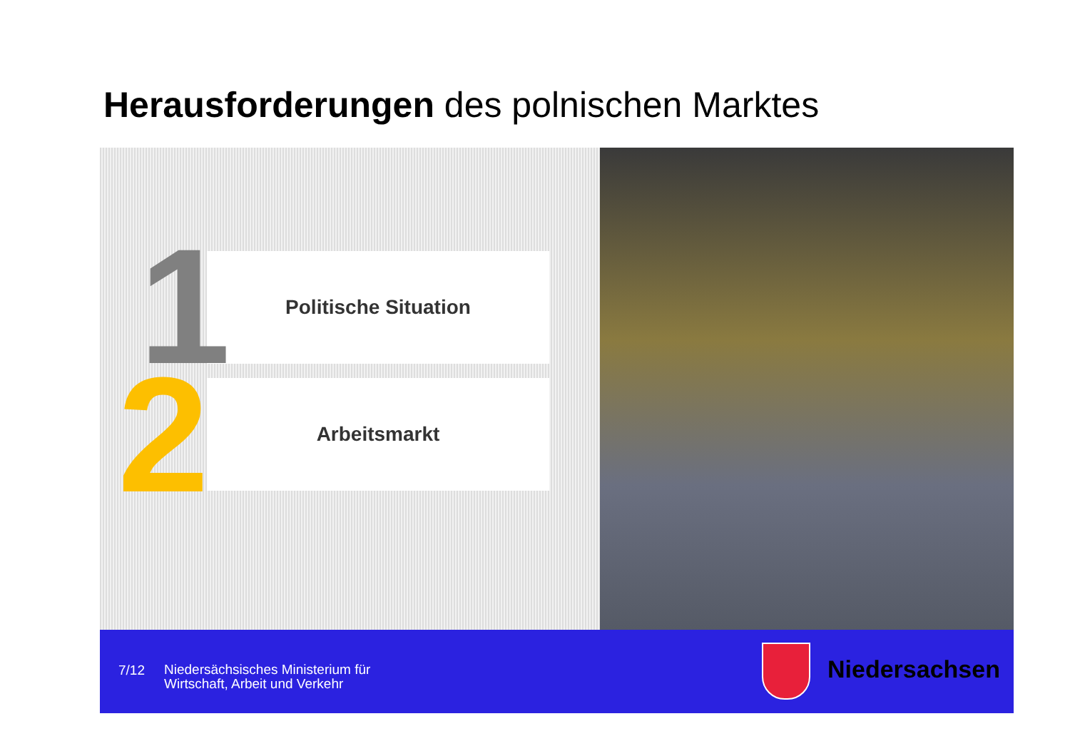Herausforderungen des polnischen Marktes
Politische Situation
Arbeitsmarkt
2
1
7/12
Niedersächsisches Ministerium für
Wirtschaft, Arbeit und Verkehr
Niedersachsen